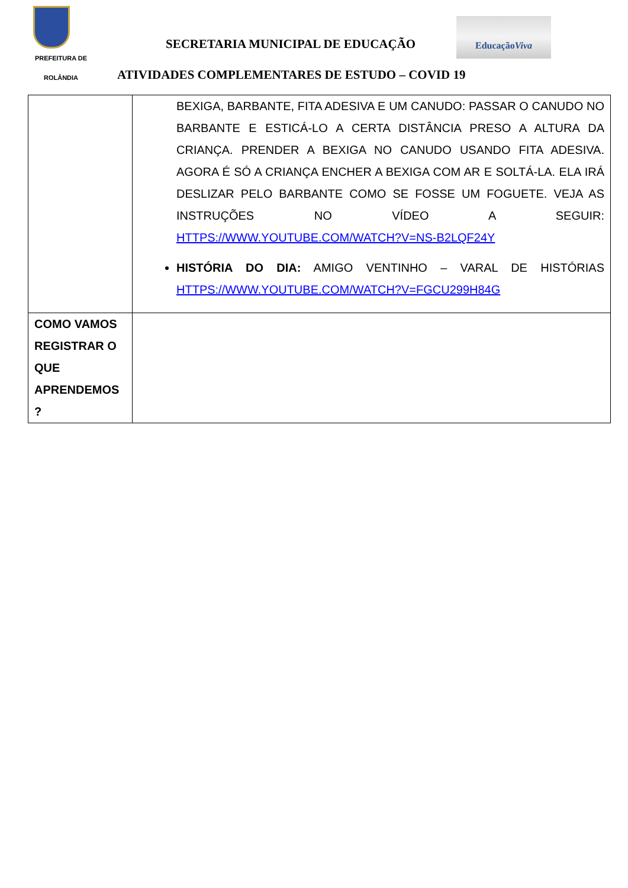PREFEITURA DE
ROLÂNDIA
SECRETARIA MUNICIPAL DE EDUCAÇÃO
EducaçãoViva
ATIVIDADES COMPLEMENTARES DE ESTUDO – COVID 19
| | BEXIGA, BARBANTE, FITA ADESIVA E UM CANUDO: PASSAR O CANUDO NO BARBANTE E ESTICÁ-LO A CERTA DISTÂNCIA PRESO A ALTURA DA CRIANÇA. PRENDER A BEXIGA NO CANUDO USANDO FITA ADESIVA. AGORA É SÓ A CRIANÇA ENCHER A BEXIGA COM AR E SOLTÁ-LA. ELA IRÁ DESLIZAR PELO BARBANTE COMO SE FOSSE UM FOGUETE. VEJA AS INSTRUÇÕES NO VÍDEO A SEGUIR: HTTPS://WWW.YOUTUBE.COM/WATCH?V=NS-B2LQF24Y HISTÓRIA DO DIA: AMIGO VENTINHO – VARAL DE HISTÓRIAS HTTPS://WWW.YOUTUBE.COM/WATCH?V=FGCU299H84G |
| COMO VAMOS REGISTRAR O QUE APRENDEMOS ? | |